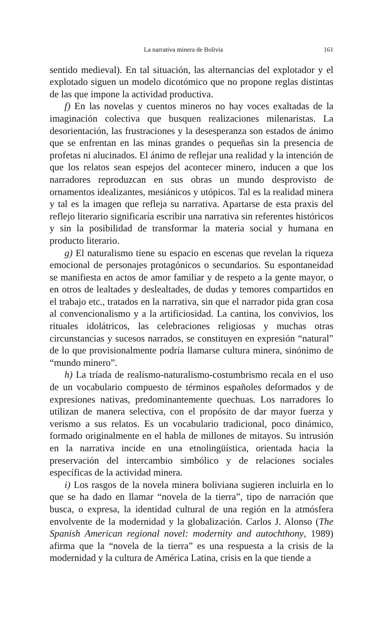La narrativa minera de Bolivia 161
sentido medieval). En tal situación, las alternancias del explotador y el explotado siguen un modelo dicotómico que no propone reglas distintas de las que impone la actividad productiva.
f) En las novelas y cuentos mineros no hay voces exaltadas de la imaginación colectiva que busquen realizaciones milenaristas. La desorientación, las frustraciones y la desesperanza son estados de ánimo que se enfrentan en las minas grandes o pequeñas sin la presencia de profetas ni alucinados. El ánimo de reflejar una realidad y la intención de que los relatos sean espejos del acontecer minero, inducen a que los narradores reproduzcan en sus obras un mundo desprovisto de ornamentos idealizantes, mesiánicos y utópicos. Tal es la realidad minera y tal es la imagen que refleja su narrativa. Apartarse de esta praxis del reflejo literario significaría escribir una narrativa sin referentes históricos y sin la posibilidad de transformar la materia social y humana en producto literario.
g) El naturalismo tiene su espacio en escenas que revelan la riqueza emocional de personajes protagónicos o secundarios. Su espontaneidad se manifiesta en actos de amor familiar y de respeto a la gente mayor, o en otros de lealtades y deslealtades, de dudas y temores compartidos en el trabajo etc., tratados en la narrativa, sin que el narrador pida gran cosa al convencionalismo y a la artificiosidad. La cantina, los convivios, los rituales idolátricos, las celebraciones religiosas y muchas otras circunstancias y sucesos narrados, se constituyen en expresión “natural” de lo que provisionalmente podría llamarse cultura minera, sinónimo de “mundo minero”.
h) La tríada de realismo-naturalismo-costumbrismo recala en el uso de un vocabulario compuesto de términos españoles deformados y de expresiones nativas, predominantemente quechuas. Los narradores lo utilizan de manera selectiva, con el propósito de dar mayor fuerza y verismo a sus relatos. Es un vocabulario tradicional, poco dinámico, formado originalmente en el habla de millones de mitayos. Su intrusión en la narrativa incide en una etnolingüística, orientada hacia la preservación del intercambio simbólico y de relaciones sociales específicas de la actividad minera.
i) Los rasgos de la novela minera boliviana sugieren incluirla en lo que se ha dado en llamar “novela de la tierra”, tipo de narración que busca, o expresa, la identidad cultural de una región en la atmósfera envolvente de la modernidad y la globalización. Carlos J. Alonso (The Spanish American regional novel: modernity and autochthony, 1989) afirma que la “novela de la tierra” es una respuesta a la crisis de la modernidad y la cultura de América Latina, crisis en la que tiende a